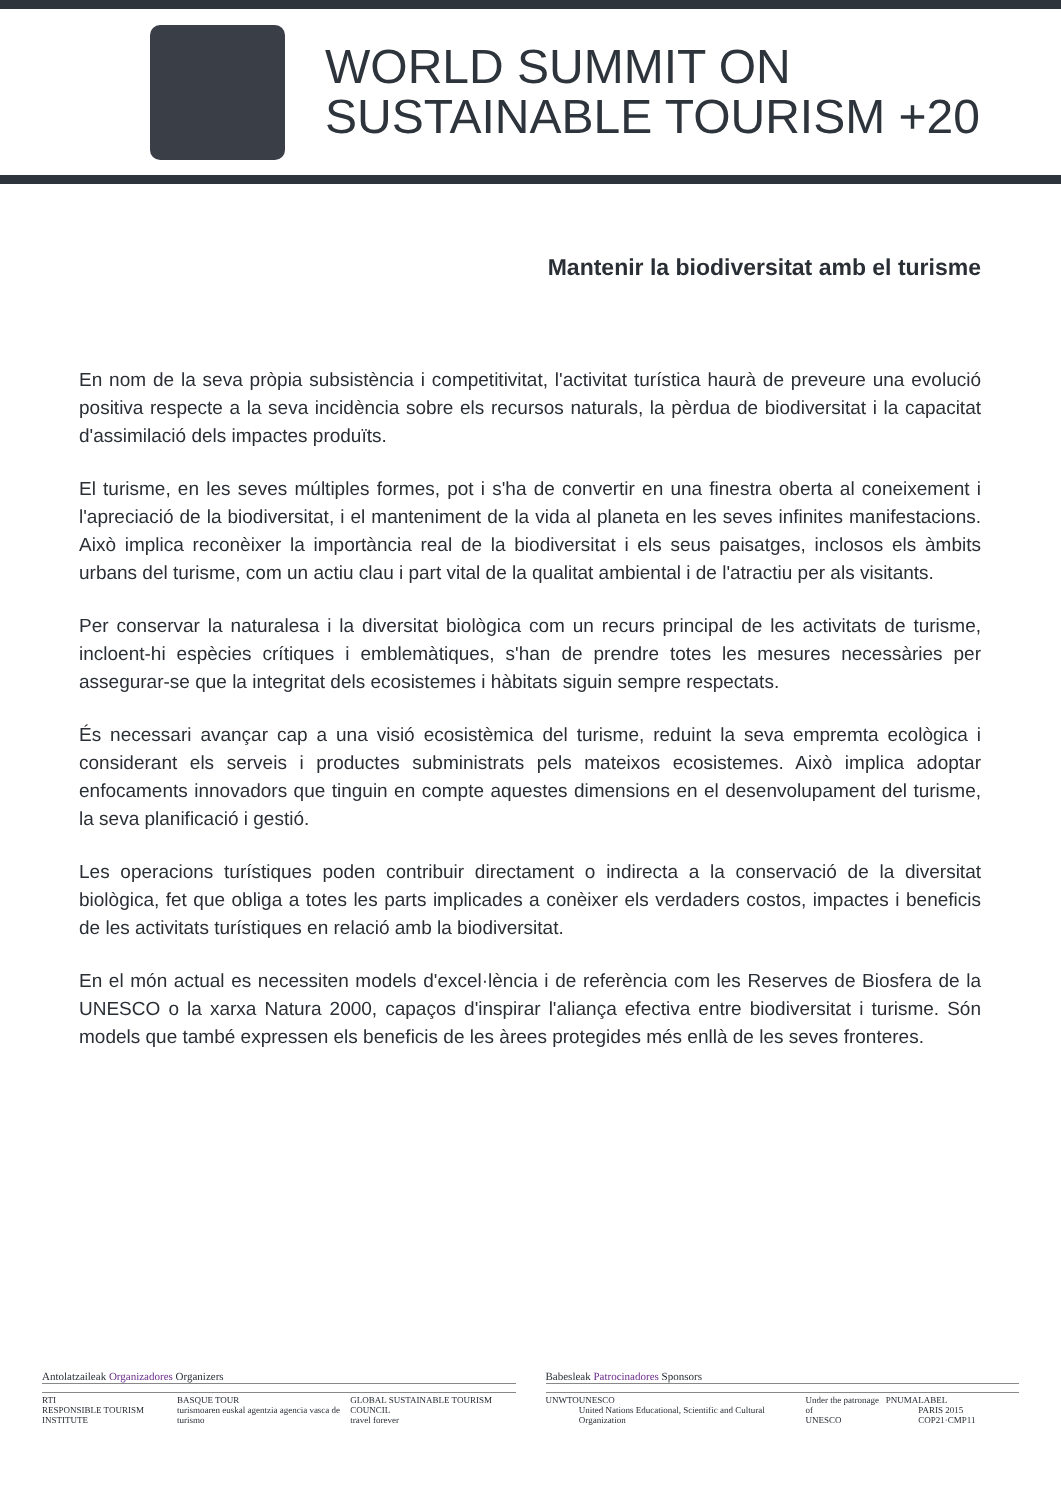WORLD SUMMIT ON
SUSTAINABLE TOURISM +20
Mantenir la biodiversitat amb el turisme
En nom de la seva pròpia subsistència i competitivitat, l'activitat turística haurà de preveure una evolució positiva respecte a la seva incidència sobre els recursos naturals, la pèrdua de biodiversitat i la capacitat d'assimilació dels impactes produïts.
El turisme, en les seves múltiples formes, pot i s'ha de convertir en una finestra oberta al coneixement i l'apreciació de la biodiversitat, i el manteniment de la vida al planeta en les seves infinites manifestacions. Això implica reconèixer la importància real de la biodiversitat i els seus paisatges, inclosos els àmbits urbans del turisme, com un actiu clau i part vital de la qualitat ambiental i de l'atractiu per als visitants.
Per conservar la naturalesa i la diversitat biològica com un recurs principal de les activitats de turisme, incloent-hi espècies crítiques i emblemàtiques, s'han de prendre totes les mesures necessàries per assegurar-se que la integritat dels ecosistemes i hàbitats siguin sempre respectats.
És necessari avançar cap a una visió ecosistèmica del turisme, reduint la seva empremta ecològica i considerant els serveis i productes subministrats pels mateixos ecosistemes. Això implica adoptar enfocaments innovadors que tinguin en compte aquestes dimensions en el desenvolupament del turisme, la seva planificació i gestió.
Les operacions turístiques poden contribuir directament o indirecta a la conservació de la diversitat biològica, fet que obliga a totes les parts implicades a conèixer els verdaders costos, impactes i beneficis de les activitats turístiques en relació amb la biodiversitat.
En el món actual es necessiten models d'excel·lència i de referència com les Reserves de Biosfera de la UNESCO o la xarxa Natura 2000, capaços d'inspirar l'aliança efectiva entre biodiversitat i turisme. Són models que també expressen els beneficis de les àrees protegides més enllà de les seves fronteres.
Antolatzaileak Organizadores Organizers
RTI
RESPONSIBLE TOURISM INSTITUTE BASQUE TOUR
turismoaren euskal agentzia agencia vasca de turismo GLOBAL SUSTAINABLE TOURISM COUNCIL
travel forever
Babesleak Patrocinadores Sponsors
UNWTO UNESCO
United Nations Educational, Scientific and Cultural Organization Under the patronage of
UNESCO PNUMA LABEL
PARIS 2015 COP21·CMP11